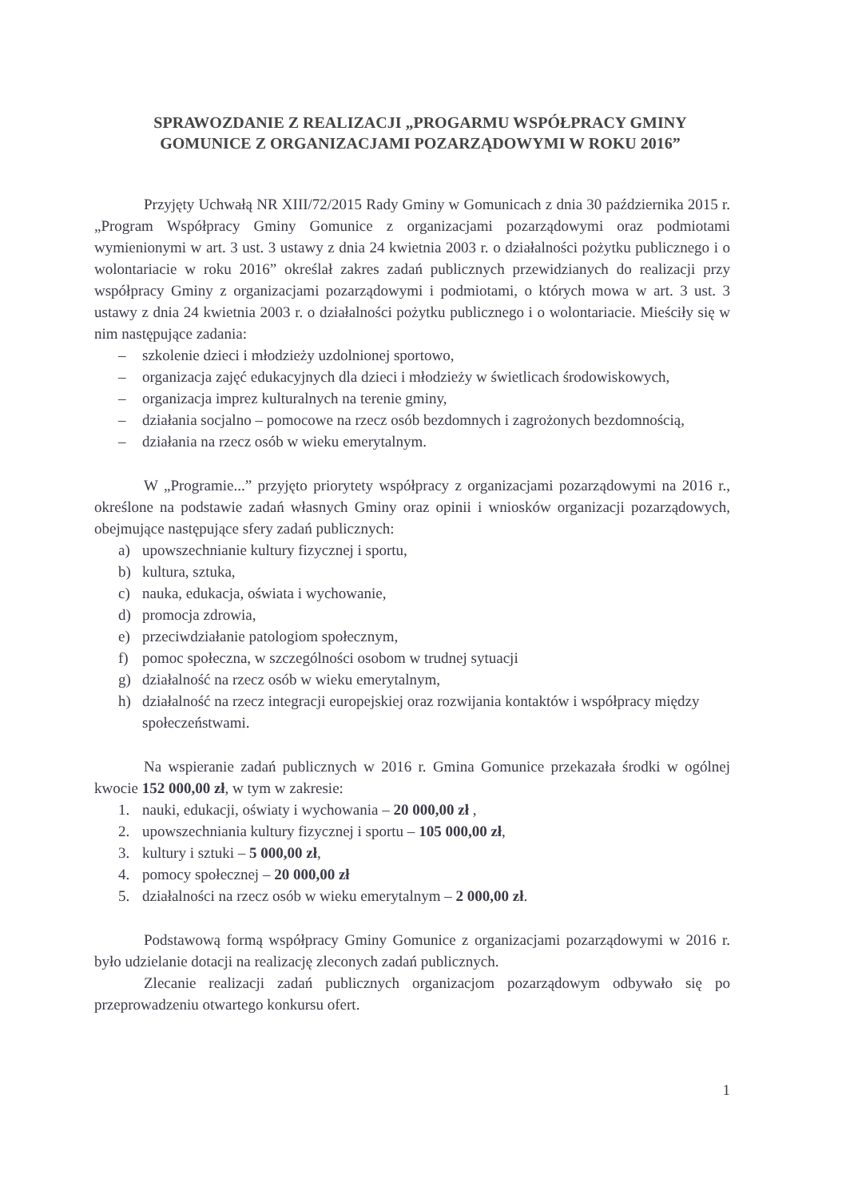SPRAWOZDANIE Z REALIZACJI „PROGARMU WSPÓŁPRACY GMINY GOMUNICE Z ORGANIZACJAMI POZARZĄDOWYMI W ROKU 2016”
Przyjęty Uchwałą NR XIII/72/2015 Rady Gminy w Gomunicach z dnia 30 października 2015 r. „Program Współpracy Gminy Gomunice z organizacjami pozarządowymi oraz podmiotami wymienionymi w art. 3 ust. 3 ustawy z dnia 24 kwietnia 2003 r. o działalności pożytku publicznego i o wolontariacie w roku 2016” określał zakres zadań publicznych przewidzianych do realizacji przy współpracy Gminy z organizacjami pozarządowymi i podmiotami, o których mowa w art. 3 ust. 3 ustawy z dnia 24 kwietnia 2003 r. o działalności pożytku publicznego i o wolontariacie. Mieściły się w nim następujące zadania:
– szkolenie dzieci i młodzieży uzdolnionej sportowo,
– organizacja zajęć edukacyjnych dla dzieci i młodzieży w świetlicach środowiskowych,
– organizacja imprez kulturalnych na terenie gminy,
– działania socjalno – pomocowe na rzecz osób bezdomnych i zagrożonych bezdomnością,
– działania na rzecz osób w wieku emerytalnym.
W „Programie...” przyjęto priorytety współpracy z organizacjami pozarządowymi na 2016 r., określone na podstawie zadań własnych Gminy oraz opinii i wniosków organizacji pozarządowych, obejmujące następujące sfery zadań publicznych:
a) upowszechnianie kultury fizycznej i sportu,
b) kultura, sztuka,
c) nauka, edukacja, oświata i wychowanie,
d) promocja zdrowia,
e) przeciwdziałanie patologiom społecznym,
f) pomoc społeczna, w szczególności osobom w trudnej sytuacji
g) działalność na rzecz osób w wieku emerytalnym,
h) działalność na rzecz integracji europejskiej oraz rozwijania kontaktów i współpracy między społeczeństwami.
Na wspieranie zadań publicznych w 2016 r. Gmina Gomunice przekazała środki w ogólnej kwocie 152 000,00 zł, w tym w zakresie:
1. nauki, edukacji, oświaty i wychowania – 20 000,00 zł ,
2. upowszechniania kultury fizycznej i sportu – 105 000,00 zł,
3. kultury i sztuki – 5 000,00 zł,
4. pomocy społecznej – 20 000,00 zł
5. działalności na rzecz osób w wieku emerytalnym – 2 000,00 zł.
Podstawową formą współpracy Gminy Gomunice z organizacjami pozarządowymi w 2016 r. było udzielanie dotacji na realizację zleconych zadań publicznych.
Zlecanie realizacji zadań publicznych organizacjom pozarządowym odbywało się po przeprowadzeniu otwartego konkursu ofert.
1